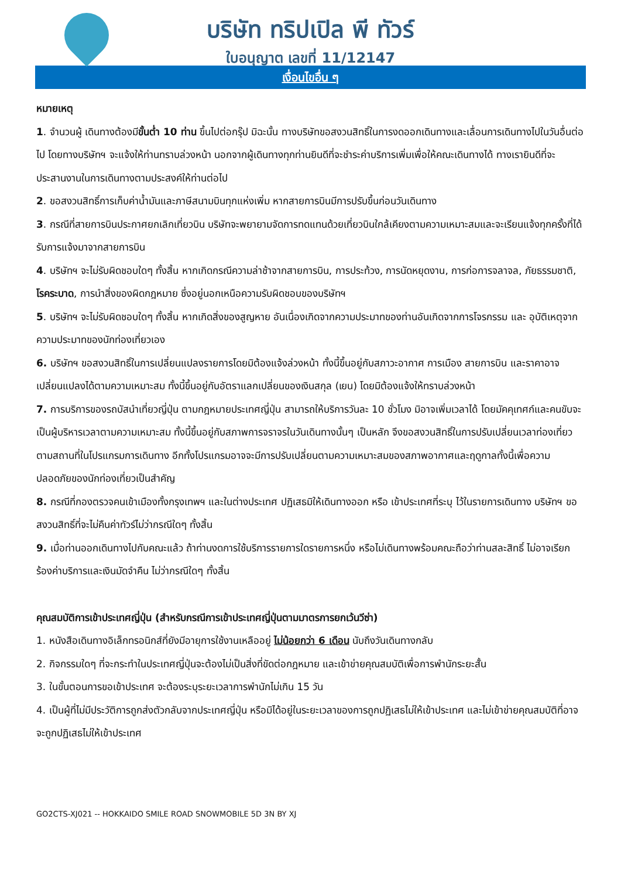บริษัท ทริปเปิล พี ทัวร์
ใบอนุญาต เลขที่ 11/12147
เงื่อนไขอื่น ๆ
หมายเหตุ
1. จำนวนผู้ เดินทางต้องมีขั้นต่ำ 10 ท่าน ขึ้นไปต่อกรุ๊ป มิฉะนั้น ทางบริษัทขอสงวนสิทธิ์ในการงดออกเดินทางและเลื่อนการเดินทางไปในวันอื่นต่อไป โดยทางบริษัทฯ จะแจ้งให้ท่านทราบล่วงหน้า นอกจากผู้เดินทางทุกท่านยินดีที่จะชำระค่าบริการเพิ่มเพื่อให้คณะเดินทางได้ ทางเรายินดีที่จะประสานงานในการเดินทางตามประสงค์ให้ท่านต่อไป
2. ขอสงวนสิทธิ์การเก็บค่าน้ำมันและภาษีสนามบินทุกแห่งเพิ่ม หากสายการบินมีการปรับขึ้นก่อนวันเดินทาง
3. กรณีที่สายการบินประกาศยกเลิกเที่ยวบิน บริษัทจะพยายามจัดการทดแทนด้วยเที่ยวบินใกล้เคียงตามความเหมาะสมและจะเรียนแจ้งทุกครั้งที่ได้รับการแจ้งมาจากสายการบิน
4. บริษัทฯ จะไม่รับผิดชอบใดๆ ทั้งสิ้น หากเกิดกรณีความล่าช้าจากสายการบิน, การประท้วง, การนัดหยุดงาน, การก่อการจลาจล, ภัยธรรมชาติ, โรคระบาด, การนำสิ่งของผิดกฎหมาย ซึ่งอยู่นอกเหนือความรับผิดชอบของบริษัทฯ
5. บริษัทฯ จะไม่รับผิดชอบใดๆ ทั้งสิ้น หากเกิดสิ่งของสูญหาย อันเนื่องเกิดจากความประมาทของท่านอันเกิดจากการโจรกรรม และ อุบัติเหตุจากความประมาทของนักท่องเที่ยวเอง
6. บริษัทฯ ขอสงวนสิทธิ์ในการเปลี่ยนแปลงรายการโดยมิต้องแจ้งล่วงหน้า ทั้งนี้ขึ้นอยู่กับสภาวะอากาศ การเมือง สายการบิน และราคาอาจเปลี่ยนแปลงได้ตามความเหมาะสม ทั้งนี้ขึ้นอยู่กับอัตราแลกเปลี่ยนของเงินสกุล (เยน) โดยมิต้องแจ้งให้ทราบล่วงหน้า
7. การบริการของรถบัสนำเที่ยวญี่ปุ่น ตามกฎหมายประเทศญี่ปุ่น สามารถให้บริการวันละ 10 ชั่วโมง มิอาจเพิ่มเวลาได้ โดยมัคคุเทศก์และคนขับจะเป็นผู้บริหารเวลาตามความเหมาะสม ทั้งนี้ขึ้นอยู่กับสภาพการจราจรในวันเดินทางนั้นๆ เป็นหลัก จึงขอสงวนสิทธิ์ในการปรับเปลี่ยนเวลาท่องเที่ยวตามสถานที่ในโปรแกรมการเดินทาง อีกทั้งโปรแกรมอาจจะมีการปรับเปลี่ยนตามความเหมาะสมของสภาพอากาศและฤดูกาลทั้งนี้เพื่อความปลอดภัยของนักท่องเที่ยวเป็นสำคัญ
8. กรณีที่กองตรวจคนเข้าเมืองทั้งกรุงเทพฯ และในต่างประเทศ ปฏิเสธมิให้เดินทางออก หรือ เข้าประเทศที่ระบุ ไว้ในรายการเดินทาง บริษัทฯ ขอสงวนสิทธิ์ที่จะไม่คืนค่าทัวร์ไม่ว่ากรณีใดๆ ทั้งสิ้น
9. เมื่อท่านออกเดินทางไปกับคณะแล้ว ถ้าท่านงดการใช้บริการรายการใดรายการหนึ่ง หรือไม่เดินทางพร้อมคณะถือว่าท่านสละสิทธิ์ ไม่อาจเรียกร้องค่าบริการและเงินมัดจำคืน ไม่ว่ากรณีใดๆ ทั้งสิ้น
คุณสมบัติการเข้าประเทศญี่ปุ่น (สำหรับกรณีการเข้าประเทศญี่ปุ่นตามมาตรการยกเว้นวีซ่า)
1. หนังสือเดินทางอิเล็กทรอนิกส์ที่ยังมีอายุการใช้งานเหลืออยู่ ไม่น้อยกว่า 6 เดือน นับถึงวันเดินทางกลับ
2. กิจกรรมใดๆ ที่จะกระทำในประเทศญี่ปุ่นจะต้องไม่เป็นสิ่งที่ขัดต่อกฎหมาย และเข้าข่ายคุณสมบัติเพื่อการพำนักระยะสั้น
3. ในขั้นตอนการขอเข้าประเทศ จะต้องระบุระยะเวลาการพำนักไม่เกิน 15 วัน
4. เป็นผู้ที่ไม่มีประวัติการถูกส่งตัวกลับจากประเทศญี่ปุ่น หรือมิได้อยู่ในระยะเวลาของการถูกปฏิเสธไม่ให้เข้าประเทศ และไม่เข้าข่ายคุณสมบัติที่อาจจะถูกปฏิเสธไม่ให้เข้าประเทศ
GO2CTS-XJ021 -- HOKKAIDO SMILE ROAD SNOWMOBILE 5D 3N BY XJ